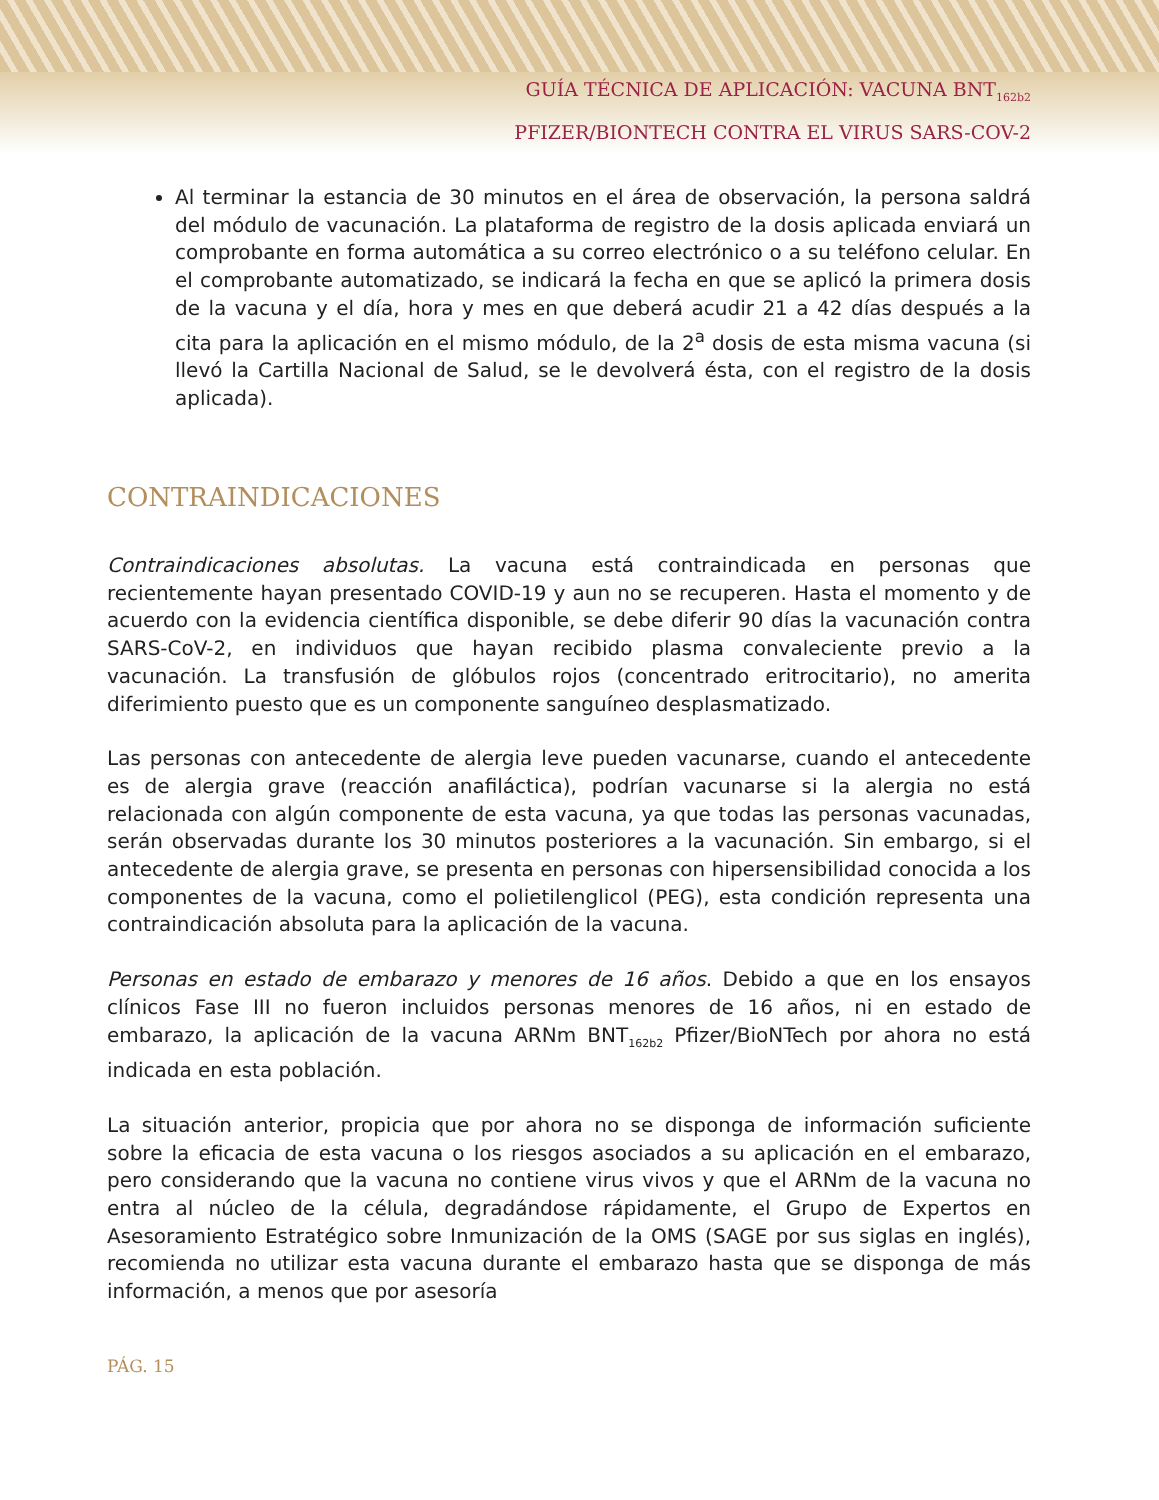GUÍA TÉCNICA DE APLICACIÓN: VACUNA BNT<sub>162b2</sub>
PFIZER/BIONTECH CONTRA EL VIRUS SARS-COV-2
Al terminar la estancia de 30 minutos en el área de observación, la persona saldrá del módulo de vacunación. La plataforma de registro de la dosis aplicada enviará un comprobante en forma automática a su correo electrónico o a su teléfono celular. En el comprobante automatizado, se indicará la fecha en que se aplicó la primera dosis de la vacuna y el día, hora y mes en que deberá acudir 21 a 42 días después a la cita para la aplicación en el mismo módulo, de la 2<sup>a</sup> dosis de esta misma vacuna (si llevó la Cartilla Nacional de Salud, se le devolverá ésta, con el registro de la dosis aplicada).
CONTRAINDICACIONES
Contraindicaciones absolutas. La vacuna está contraindicada en personas que recientemente hayan presentado COVID-19 y aun no se recuperen. Hasta el momento y de acuerdo con la evidencia científica disponible, se debe diferir 90 días la vacunación contra SARS-CoV-2, en individuos que hayan recibido plasma convaleciente previo a la vacunación. La transfusión de glóbulos rojos (concentrado eritrocitario), no amerita diferimiento puesto que es un componente sanguíneo desplasmatizado.
Las personas con antecedente de alergia leve pueden vacunarse, cuando el antecedente es de alergia grave (reacción anafiláctica), podrían vacunarse si la alergia no está relacionada con algún componente de esta vacuna, ya que todas las personas vacunadas, serán observadas durante los 30 minutos posteriores a la vacunación. Sin embargo, si el antecedente de alergia grave, se presenta en personas con hipersensibilidad conocida a los componentes de la vacuna, como el polietilenglicol (PEG), esta condición representa una contraindicación absoluta para la aplicación de la vacuna.
Personas en estado de embarazo y menores de 16 años. Debido a que en los ensayos clínicos Fase III no fueron incluidos personas menores de 16 años, ni en estado de embarazo, la aplicación de la vacuna ARNm BNT<sub>162b2</sub> Pfizer/BioNTech por ahora no está indicada en esta población.
La situación anterior, propicia que por ahora no se disponga de información suficiente sobre la eficacia de esta vacuna o los riesgos asociados a su aplicación en el embarazo, pero considerando que la vacuna no contiene virus vivos y que el ARNm de la vacuna no entra al núcleo de la célula, degradándose rápidamente, el Grupo de Expertos en Asesoramiento Estratégico sobre Inmunización de la OMS (SAGE por sus siglas en inglés), recomienda no utilizar esta vacuna durante el embarazo hasta que se disponga de más información, a menos que por asesoría
PÁG. 15